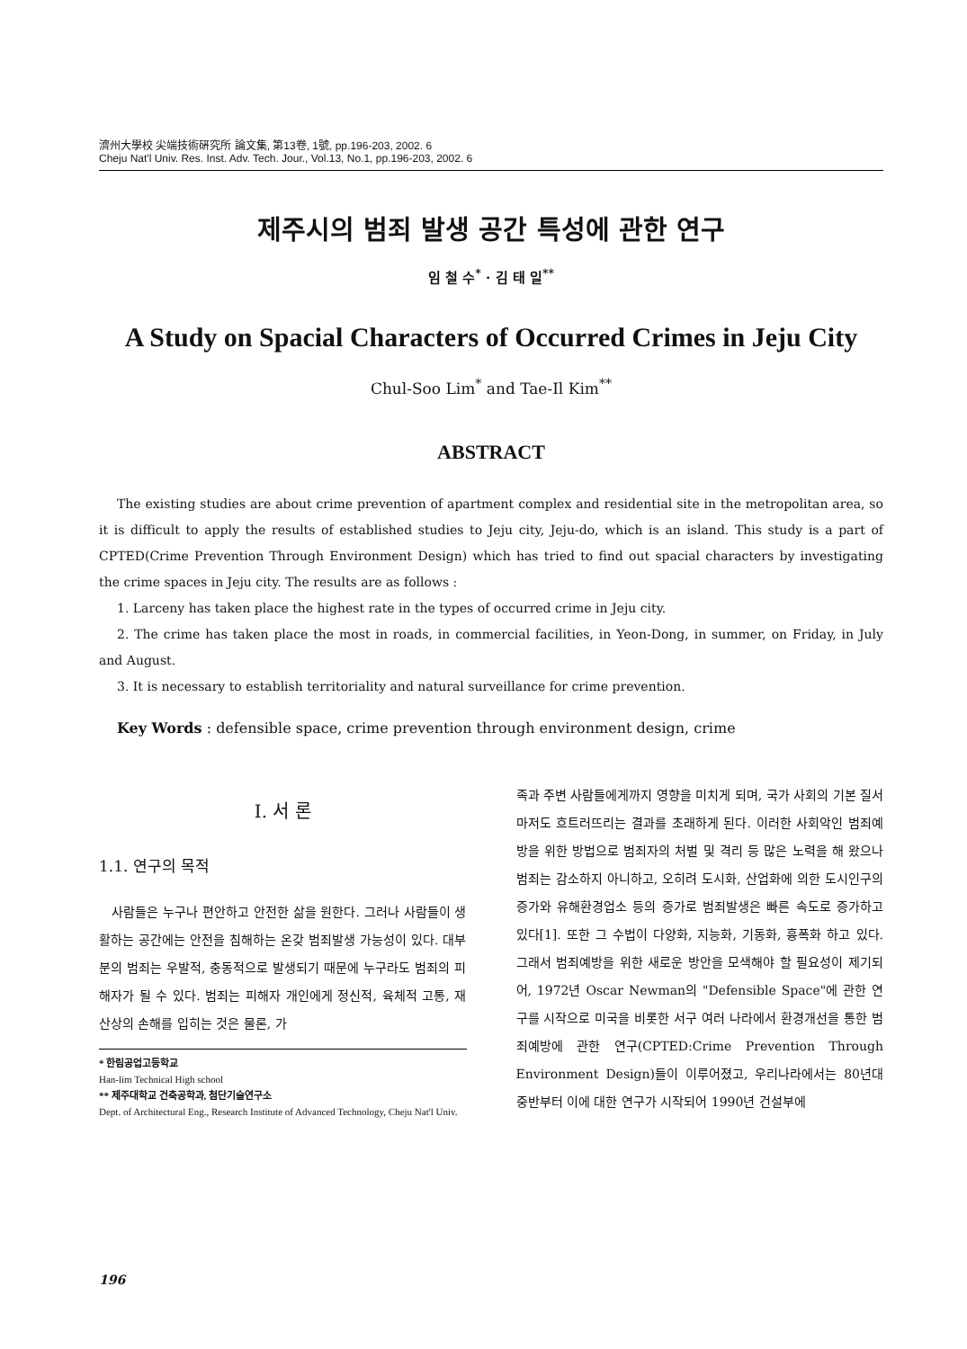濟州大學校 尖端技術硏究所 論文集, 第13卷, 1號, pp.196-203, 2002. 6
Cheju Nat'l Univ. Res. Inst. Adv. Tech. Jour., Vol.13, No.1, pp.196-203, 2002. 6
제주시의 범죄 발생 공간 특성에 관한 연구
임 철 수<sup>*</sup> · 김 태 일<sup>**</sup>
A Study on Spacial Characters of Occurred Crimes in Jeju City
Chul-Soo Lim<sup>*</sup> and Tae-Il Kim<sup>**</sup>
ABSTRACT
The existing studies are about crime prevention of apartment complex and residential site in the metropolitan area, so it is difficult to apply the results of established studies to Jeju city, Jeju-do, which is an island. This study is a part of CPTED(Crime Prevention Through Environment Design) which has tried to find out spacial characters by investigating the crime spaces in Jeju city. The results are as follows :
1. Larceny has taken place the highest rate in the types of occurred crime in Jeju city.
2. The crime has taken place the most in roads, in commercial facilities, in Yeon-Dong, in summer, on Friday, in July and August.
3. It is necessary to establish territoriality and natural surveillance for crime prevention.
Key Words : defensible space, crime prevention through environment design, crime
Ⅰ. 서 론
1.1. 연구의 목적
사람들은 누구나 편안하고 안전한 삶을 원한다. 그러나 사람들이 생활하는 공간에는 안전을 침해하는 온갖 범죄발생 가능성이 있다. 대부분의 범죄는 우발적, 충동적으로 발생되기 때문에 누구라도 범죄의 피해자가 될 수 있다. 범죄는 피해자 개인에게 정신적, 육체적 고통, 재산상의 손해를 입히는 것은 물론, 가
* 한림공업고등학교
Han-lim Technical High school
** 제주대학교 건축공학과, 첨단기술연구소
Dept. of Architectural Eng., Research Institute of Advanced Technology, Cheju Nat'l Univ.
족과 주변 사람들에게까지 영향을 미치게 되며, 국가 사회의 기본 질서마저도 흐트러뜨리는 결과를 초래하게 된다. 이러한 사회악인 범죄예방을 위한 방법으로 범죄자의 처벌 및 격리 등 많은 노력을 해 왔으나 범죄는 감소하지 아니하고, 오히려 도시화, 산업화에 의한 도시인구의 증가와 유해환경업소 등의 증가로 범죄발생은 빠른 속도로 증가하고 있다[1]. 또한 그 수법이 다양화, 지능화, 기동화, 흉폭화 하고 있다. 그래서 범죄예방을 위한 새로운 방안을 모색해야 할 필요성이 제기되어, 1972년 Oscar Newman의 "Defensible Space"에 관한 연구를 시작으로 미국을 비롯한 서구 여러 나라에서 환경개선을 통한 범죄예방에 관한 연구(CPTED:Crime Prevention Through Environment Design)들이 이루어졌고, 우리나라에서는 80년대 중반부터 이에 대한 연구가 시작되어 1990년 건설부에
196